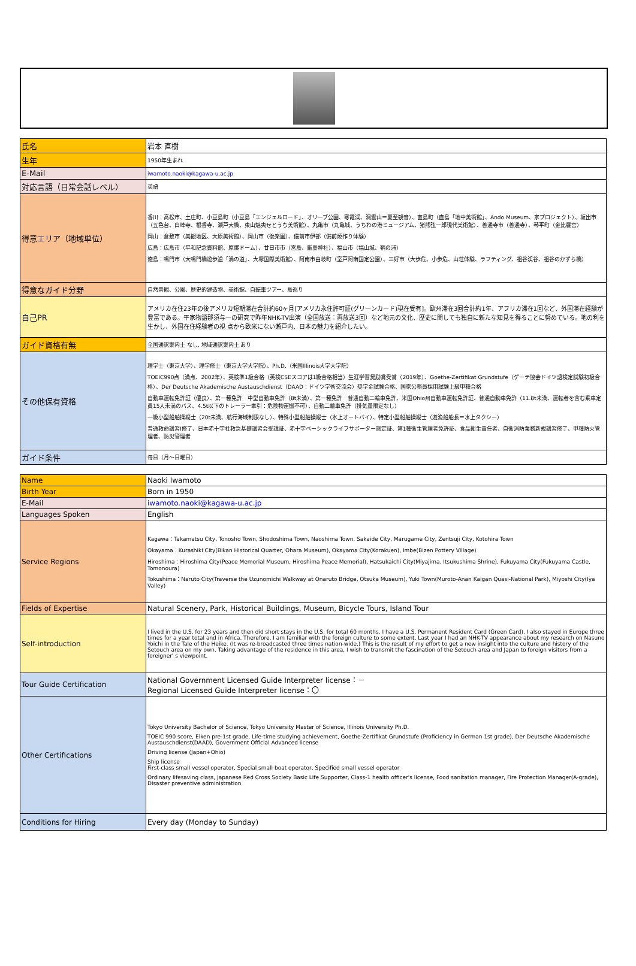| 氏名 | 岩本 直樹 |
| 生年 | 1950年生まれ |
| E-Mail | iwamoto.naoki@kagawa-u.ac.jp |
| 対応言語（日常会話レベル） | 英語 |
| 得意エリア（地域単位） | 香川：高松市、土庄町、小豆島町（小豆島「エンジェルロード」、オリーブ公園、寒霞渓、洞雲山＝夏至観音）、直島町（直島「地中美術館」、Ando Museum、家プロジェクト）、坂出市（五色台、白峰寺、根香寺、瀬戸大橋、東山魁夷せとうち美術館）、丸亀市（丸亀城、うちわの港ミュージアム、猪熊弦一郎現代美術館）、善通寺市（善通寺）、琴平町（金比羅宮） 岡山：倉敷市（美観地区、大原美術館）、岡山市（後楽園）、備前市伊部（備前焼作り体験） 広島：広島市（平和記念資料館、原爆ドーム）、廿日市市（宮島、厳島神社）、福山市（福山城、鞆の浦） 徳島：鳴門市（大鳴門橋遊歩道「渦の道」、大塚国際美術館）、阿南市由岐町（室戸阿南国定公園）、三好市（大歩危、小歩危、山荘体験、ラフティング、祖谷渓谷、祖谷のかずら橋） |
| 得意なガイド分野 | 自然景観、公園、歴史的建造物、美術館、自転車ツアー、島巡り |
| 自己PR | アメリカ在住23年の後アメリカ短期滞在合計約60ヶ月[アメリカ永住許可証(グリーンカード)現在受有]。欧州滞在3回合計約1年、アフリカ滞在1回など、外国滞在経験が豊富である。平家物語那須与一の研究で昨年NHK-TV出演（全国放送：再放送3回）など地元の文化、歴史に関しても独自に新たな知見を得ることに努めている。地の利を生かし、外国在住経験者の視 点から欧米にない瀬戸内、日本の魅力を紹介したい。 |
| ガイド資格有無 | 全国通訳案内士 なし, 地域通訳案内士 あり |
| その他保有資格 | 理学士（東京大学）、理学修士（東京大学大学院）、Ph.D.（米国Illinois大学大学院） TOEIC990点（満点、2002年）、英検準1級合格（英検CSEスコアは1級合格相当）生涯学習奨励賞受賞（2019年）、Goethe-Zertifikat Grundstufe（ゲーテ協会ドイツ語検定試験初級合格）、Der Deutsche Akademische Austauschdienst（DAAD：ドイツ学術交流会）奨学金試験合格、国家公務員採用試験上級甲種合格 自動車運転免許証（優良）、第一種免許 中型自動車免許（8t未満）、第一種免許 普通自動二輪車免許、米国Ohio州自動車運転免許証、普通自動車免許（11.8t未満、運転者を含む乗車定員15人未満のバス、4.5t以下のトレーラー牽引：危険物運搬不可）、自動二輪車免許（排気量限定なし） 一級小型船舶操縦士（20t未満、航行海域制限なし）、特殊小型船舶操縦士（水上オートバイ）、特定小型船舶操縦士（遊漁船船長＝水上タクシー） 普通救命講習I修了、日本赤十字社救急基礎講習会受講証、赤十字ベーシックライフサポーター認定証、第1種衛生管理者免許証、食品衛生責任者、自衛消防業務新規講習修了、甲種防火管理者、防災管理者 |
| ガイド条件 | 毎日（月～日曜日） |
| Name | Naoki Iwamoto |
| Birth Year | Born in 1950 |
| E-Mail | iwamoto.naoki@kagawa-u.ac.jp |
| Languages Spoken | English |
| Service Regions | Kagawa：Takamatsu City, Tonosho Town, Shodoshima Town, Naoshima Town, Sakaide City, Marugame City, Zentsuji City, Kotohira Town Okayama：Kurashiki City(Bikan Historical Quarter, Ohara Museum), Okayama City(Korakuen), Imbe(Bizen Pottery Village) Hiroshima：Hiroshima City(Peace Memorial Museum, Hiroshima Peace Memorial), Hatsukaichi City(Miyajima, Itsukushima Shrine), Fukuyama City(Fukuyama Castle, Tomonoura) Tokushima：Naruto City(Traverse the Uzunomichi Walkway at Onaruto Bridge, Otsuka Museum), Yuki Town(Muroto-Anan Kaigan Quasi-National Park), Miyoshi City(Iya Valley) |
| Fields of Expertise | Natural Scenery, Park, Historical Buildings, Museum, Bicycle Tours, Island Tour |
| Self-introduction | I lived in the U.S. for 23 years and then did short stays in the U.S. for total 60 months. I have a U.S. Permanent Resident Card (Green Card). I also stayed in Europe three times for a year total and in Africa. Therefore, I am familiar with the foreign culture to some extent. Last year I had an NHK-TV appearance about my research on Nasuno Yoichi in the Tale of the Heike. (It was re-broadcasted three times nation-wide.) This is the result of my effort to get a new insight into the culture and history of the Setouch area on my own. Taking advantage of the residence in this area, I wish to transmit the fascination of the Setouch area and Japan to foreign visitors from a foreigner' s viewpoint. |
| Tour Guide Certification | National Government Licensed Guide Interpreter license：－ Regional Licensed Guide Interpreter license：〇 |
| Other Certifications | Tokyo University Bachelor of Science, Tokyo University Master of Science, Illinois University Ph.D. TOEIC 990 score, Eiken pre-1st grade, Life-time studying achievement, Goethe-Zertifikat Grundstufe (Proficiency in German 1st grade), Der Deutsche Akademische Austauschdienst(DAAD), Government Official Advanced license Driving license (Japan+Ohio) Ship license First-class small vessel operator, Special small boat operator, Specified small vessel operator Ordinary lifesaving class, Japanese Red Cross Society Basic Life Supporter, Class-1 health officer's license, Food sanitation manager, Fire Protection Manager(A-grade), Disaster preventive administration |
| Conditions for Hiring | Every day (Monday to Sunday) |